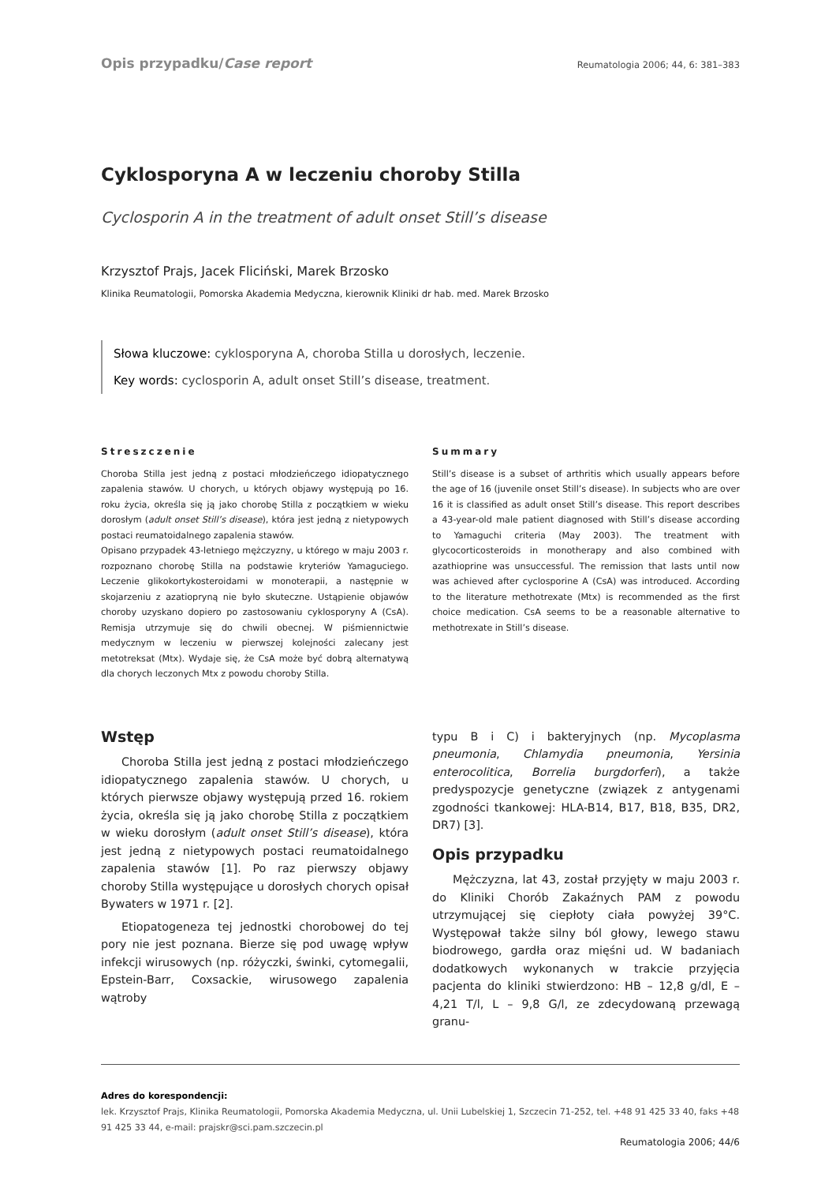Opis przypadku/Case report Reumatologia 2006; 44, 6: 381–383
Cyklosporyna A w leczeniu choroby Stilla
Cyclosporin A in the treatment of adult onset Still’s disease
Krzysztof Prajs, Jacek Fliciński, Marek Brzosko
Klinika Reumatologii, Pomorska Akademia Medyczna, kierownik Kliniki dr hab. med. Marek Brzosko
Słowa kluczowe: cyklosporyna A, choroba Stilla u dorosłych, leczenie.
Key words: cyclosporin A, adult onset Still’s disease, treatment.
Streszczenie
Choroba Stilla jest jedną z postaci młodzieńczego idiopatycznego zapalenia stawów. U chorych, u których objawy występują po 16. roku życia, określa się ją jako chorobę Stilla z początkiem w wieku dorosłym (adult onset Still’s disease), która jest jedną z nietypowych postaci reumatoidalnego zapalenia stawów.
Opisano przypadek 43-letniego mężczyzny, u którego w maju 2003 r. rozpoznano chorobę Stilla na podstawie kryteriów Yamaguciego. Leczenie glikokortykosteroidami w monoterapii, a następnie w skojarzeniu z azatiopryną nie było skuteczne. Ustąpienie objawów choroby uzyskano dopiero po zastosowaniu cyklosporyny A (CsA). Remisja utrzymuje się do chwili obecnej. W piśmiennictwie medycznym w leczeniu w pierwszej kolejności zalecany jest metotreksat (Mtx). Wydaje się, że CsA może być dobrą alternatywą dla chorych leczonych Mtx z powodu choroby Stilla.
Summary
Still’s disease is a subset of arthritis which usually appears before the age of 16 (juvenile onset Still’s disease). In subjects who are over 16 it is classified as adult onset Still’s disease. This report describes a 43-year-old male patient diagnosed with Still’s disease according to Yamaguchi criteria (May 2003). The treatment with glycocorticosteroids in monotherapy and also combined with azathioprine was unsuccessful. The remission that lasts until now was achieved after cyclosporine A (CsA) was introduced. According to the literature methotrexate (Mtx) is recommended as the first choice medication. CsA seems to be a reasonable alternative to methotrexate in Still’s disease.
Wstęp
Choroba Stilla jest jedną z postaci młodzieńczego idiopatycznego zapalenia stawów. U chorych, u których pierwsze objawy występują przed 16. rokiem życia, określa się ją jako chorobę Stilla z początkiem w wieku dorosłym (adult onset Still’s disease), która jest jedną z nietypowych postaci reumatoidalnego zapalenia stawów [1]. Po raz pierwszy objawy choroby Stilla występujące u dorosłych chorych opisał Bywaters w 1971 r. [2].
Etiopatogeneza tej jednostki chorobowej do tej pory nie jest poznana. Bierze się pod uwagę wpływ infekcji wirusowych (np. różyczki, świnki, cytomegalii, Epstein-Barr, Coxsackie, wirusowego zapalenia wątroby
typu B i C) i bakteryjnych (np. Mycoplasma pneumonia, Chlamydia pneumonia, Yersinia enterocolitica, Borrelia burgdorferi), a także predyspozycje genetyczne (związek z antygenami zgodności tkankowej: HLA-B14, B17, B18, B35, DR2, DR7) [3].
Opis przypadku
Mężczyzna, lat 43, został przyjęty w maju 2003 r. do Kliniki Chorób Zakaźnych PAM z powodu utrzymującej się ciepłoty ciała powyżej 39°C. Występował także silny ból głowy, lewego stawu biodrowego, gardła oraz mięśni ud. W badaniach dodatkowych wykonanych w trakcie przyjęcia pacjenta do kliniki stwierdzono: HB – 12,8 g/dl, E – 4,21 T/l, L – 9,8 G/l, ze zdecydowaną przewagą granu-
Adres do korespondencji:
lek. Krzysztof Prajs, Klinika Reumatologii, Pomorska Akademia Medyczna, ul. Unii Lubelskiej 1, Szczecin 71-252, tel. +48 91 425 33 40, faks +48 91 425 33 44, e-mail: prajskr@sci.pam.szczecin.pl
Reumatologia 2006; 44/6